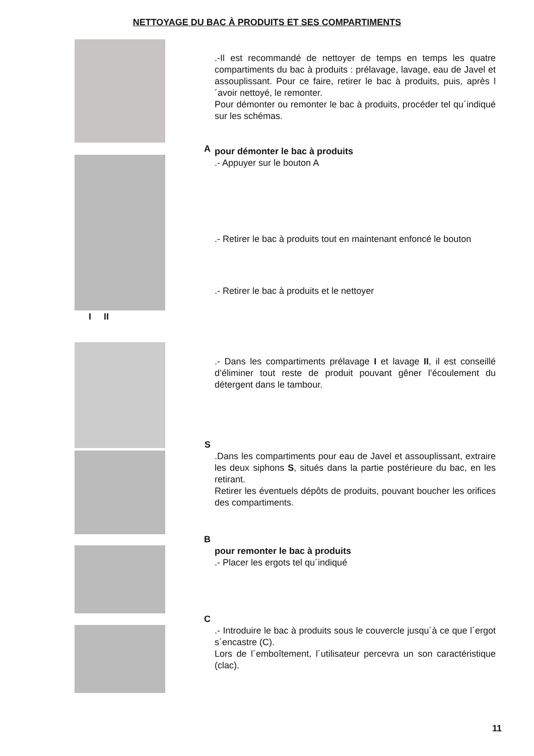NETTOYAGE DU BAC À PRODUITS ET SES COMPARTIMENTS
.-Il est recommandé de nettoyer de temps en temps les quatre compartiments du bac à produits : prélavage, lavage, eau de Javel et assouplissant. Pour ce faire, retirer le bac à produits, puis, après l´avoir nettoyé, le remonter.
Pour démonter ou remonter le bac à produits, procéder tel qu´indiqué sur les schémas.
A
pour démonter le bac à produits
.- Appuyer sur le bouton A
.- Retirer le bac à produits tout en maintenant enfoncé le bouton
.- Retirer le bac à produits et le nettoyer
I II
.- Dans les compartiments prélavage I et lavage II, il est conseillé d’éliminer tout reste de produit pouvant gêner l’écoulement du détergent dans le tambour.
S
.Dans les compartiments pour eau de Javel et assouplissant, extraire les deux siphons S, situés dans la partie postérieure du bac, en les retirant.
Retirer les éventuels dépôts de produits, pouvant boucher les orifices des compartiments.
B
pour remonter le bac à produits
.- Placer les ergots tel qu´indiqué
C
.- Introduire le bac à produits sous le couvercle jusqu´à ce que l´ergot s´encastre (C).
Lors de l´emboîtement, l´utilisateur percevra un son caractéristique (clac).
11